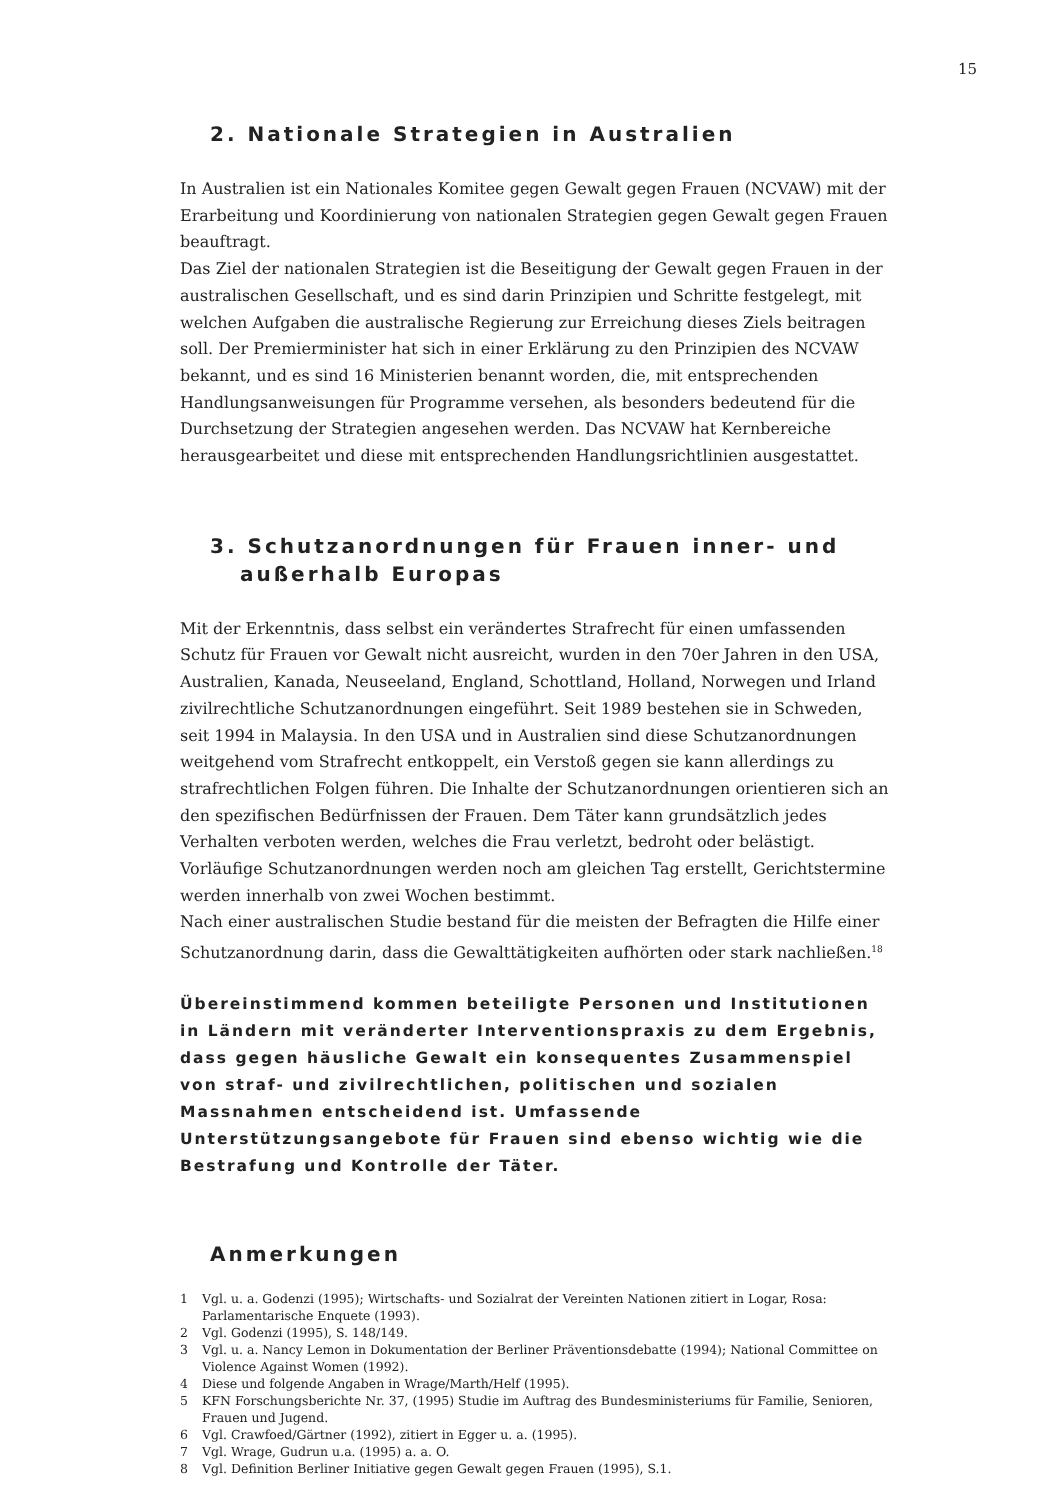15
2. Nationale Strategien in Australien
In Australien ist ein Nationales Komitee gegen Gewalt gegen Frauen (NCVAW) mit der Erarbeitung und Koordinierung von nationalen Strategien gegen Gewalt gegen Frauen beauftragt.
Das Ziel der nationalen Strategien ist die Beseitigung der Gewalt gegen Frauen in der australischen Gesellschaft, und es sind darin Prinzipien und Schritte festgelegt, mit welchen Aufgaben die australische Regierung zur Erreichung dieses Ziels beitragen soll. Der Premierminister hat sich in einer Erklärung zu den Prinzipien des NCVAW bekannt, und es sind 16 Ministerien benannt worden, die, mit entsprechenden Handlungsanweisungen für Programme versehen, als besonders bedeutend für die Durchsetzung der Strategien angesehen werden. Das NCVAW hat Kernbereiche herausgearbeitet und diese mit entsprechenden Handlungsrichtlinien ausgestattet.
3. Schutzanordnungen für Frauen inner- und außerhalb Europas
Mit der Erkenntnis, dass selbst ein verändertes Strafrecht für einen umfassenden Schutz für Frauen vor Gewalt nicht ausreicht, wurden in den 70er Jahren in den USA, Australien, Kanada, Neuseeland, England, Schottland, Holland, Norwegen und Irland zivilrechtliche Schutzanordnungen eingeführt. Seit 1989 bestehen sie in Schweden, seit 1994 in Malaysia. In den USA und in Australien sind diese Schutzanordnungen weitgehend vom Strafrecht entkoppelt, ein Verstoß gegen sie kann allerdings zu strafrechtlichen Folgen führen. Die Inhalte der Schutzanordnungen orientieren sich an den spezifischen Bedürfnissen der Frauen. Dem Täter kann grundsätzlich jedes Verhalten verboten werden, welches die Frau verletzt, bedroht oder belästigt. Vorläufige Schutzanordnungen werden noch am gleichen Tag erstellt, Gerichtstermine werden innerhalb von zwei Wochen bestimmt.
Nach einer australischen Studie bestand für die meisten der Befragten die Hilfe einer Schutzanordnung darin, dass die Gewalttätigkeiten aufhörten oder stark nachließen.<sup>18</sup>
Übereinstimmend kommen beteiligte Personen und Institutionen in Ländern mit veränderter Interventionspraxis zu dem Ergebnis, dass gegen häusliche Gewalt ein konsequentes Zusammenspiel von straf- und zivilrechtlichen, politischen und sozialen Massnahmen entscheidend ist. Umfassende Unterstützungsangebote für Frauen sind ebenso wichtig wie die Bestrafung und Kontrolle der Täter.
Anmerkungen
1 Vgl. u. a. Godenzi (1995); Wirtschafts- und Sozialrat der Vereinten Nationen zitiert in Logar, Rosa: Parlamentarische Enquete (1993).
2 Vgl. Godenzi (1995), S. 148/149.
3 Vgl. u. a. Nancy Lemon in Dokumentation der Berliner Präventionsdebatte (1994); National Committee on Violence Against Women (1992).
4 Diese und folgende Angaben in Wrage/Marth/Helf (1995).
5 KFN Forschungsberichte Nr. 37, (1995) Studie im Auftrag des Bundesministeriums für Familie, Senioren, Frauen und Jugend.
6 Vgl. Crawfoed/Gärtner (1992), zitiert in Egger u. a. (1995).
7 Vgl. Wrage, Gudrun u.a. (1995) a. a. O.
8 Vgl. Definition Berliner Initiative gegen Gewalt gegen Frauen (1995), S.1.